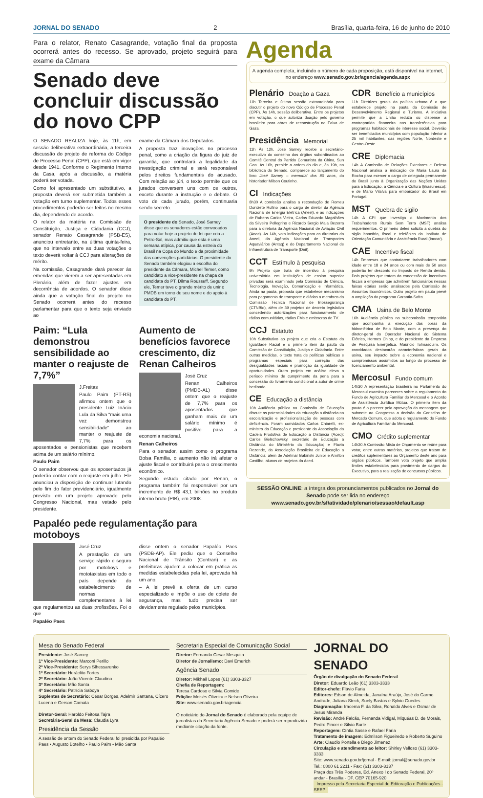JORNAL DO SENADO 2 Brasília, quarta-feira, 16 de junho de 2010
Para o relator, Renato Casagrande, votação final da proposta ocorrerá antes do recesso. Se aprovado, projeto seguirá para exame da Câmara
Senado deve concluir discussão do novo CPP
O SENADO REALIZA hoje, às 11h, em sessão deliberativa extraordinária, a terceira discussão do projeto de reforma do Código de Processo Penal (CPP), que está em vigor desde 1941. Conforme o Regimento Interno da Casa, após a discussão, a matéria poderá ser votada.
Como foi apresentado um substitutivo, a proposta deverá ser submetida também a votação em turno suplementar. Todos esses procedimentos poderão ser feitos no mesmo dia, dependendo de acordo.
O relator da matéria na Comissão de Constituição, Justiça e Cidadania (CCJ), senador Renato Casagrande (PSB-ES), anunciou entretanto, na última quinta-feira, que no intervalo entre as duas votações o texto deverá voltar à CCJ para alterações de mérito.
Na comissão, Casagrande dará parecer às emendas que vierem a ser apresentadas em Plenário, além de fazer ajustes em decorrência de acordos. O senador disse ainda que a votação final do projeto no Senado ocorrerá antes do recesso parlamentar para que o texto seja enviado ao
exame da Câmara dos Deputados.
A proposta traz inovações no processo penal, como a criação da figura do juiz de garantia, que controlará a legalidade da investigação criminal e será responsável pelos direitos fundamentais do acusado. Com relação ao júri, o texto permite que os jurados conversem uns com os outros, exceto durante a instrução e o debate. O voto de cada jurado, porém, continuaria sendo secreto.
O presidente do Senado, José Sarney, disse que os senadores estão convocados para votar hoje o projeto de lei que cria a Petro-Sal, mas admitiu que esta é uma semana atípica, por causa da estreia do Brasil na Copa do Mundo e da proximidade das convenções partidárias. O presidente do Senado também elogiou a escolha do presidente da Câmara, Michel Temer, como candidato a vice-presidente na chapa da candidata do PT, Dilma Rousseff. Segundo ele, Temer teve o grande mérito de unir o PMDB em torno de seu nome e do apoio à candidata do PT.
Paim: “Lula demonstrou sensibilidade ao manter o reajuste de 7,7%”
J.Freitas
Paulo Paim (PT-RS) afirmou ontem que o presidente Luiz Inácio Lula da Silva “mais uma vez demonstrou sensibilidade” ao manter o reajuste de 7,7% para os aposentados e pensionistas que recebem acima de um salário mínimo.
Paulo Paim
O senador observou que os aposentados já poderão contar com o reajuste em julho. Ele anunciou a disposição de continuar lutando pelo fim do fator previdenciário, igualmente previsto em um projeto aprovado pelo Congresso Nacional, mas vetado pelo presidente.
Aumento de benefícios favorece crescimento, diz Renan Calheiros
José Cruz
Renan Calheiros (PMDB-AL) disse ontem que o reajuste de 7,7% para os aposentados que ganham mais de um salário mínimo é positivo para a economia nacional.
Renan Calheiros
Para o senador, assim como o programa Bolsa Família, o aumento não irá afetar o ajuste fiscal e contribuirá para o crescimento econômico.
Segundo estudo citado por Renan, o programa também foi responsável por um incremento de R$ 43,1 bilhões no produto interno bruto (PIB), em 2008.
Papaléo pede regulamentação para motoboys
José Cruz
A prestação de um serviço rápido e seguro por motoboys e mototaxistas em todo o país depende do estabelecimento de normas complementares à lei que regulamentou as duas profissões. Foi o que
Papaléo Paes
disse ontem o senador Papaléo Paes (PSDB-AP). Ele pediu que o Conselho Nacional de Trânsito (Contran) e as prefeituras ajudem a colocar em prática as medidas estabelecidas pela lei, aprovada há um ano.
– A lei prevê a oferta de um curso especializado e impõe o uso de colete de segurança, mas tudo precisa ser devidamente regulado pelos municípios.
Agenda
A agenda completa, incluindo o número de cada proposição, está disponível na internet, no endereço www.senado.gov.br/agencia/agenda.aspx
Plenário Doação a Gaza
11h Terceira e última sessão extraordinária para discutir o projeto do novo Código de Processo Penal (CPP). Às 14h, sessão deliberativa. Entre os projetos em votação, o que autoriza doação pelo governo brasileiro para obras de reconstrução na Faixa de Gaza.
Presidência Memorial
11h Às 12h, José Sarney recebe o secretário-executivo do conselho dos órgãos subordinados ao Comitê Central do Partido Comunista da China, Sun Gan. Às 16h, preside a ordem do dia e, às 19h, na biblioteca do Senado, comparece ao lançamento do livro José Sarney – memorial dos 80 anos, do historiador Milson Coutinho.
CI Indicações
8h30 A comissão analisa a recondução de Romeu Donizete Rufino para o cargo de diretor da Agência Nacional de Energia Elétrica (Aneel), e as indicações de Rubens Carlos Vieira, Carlos Eduardo Magalhães da Silveira Pellegrino e Ricardo Sergio Maia Bezerra para a diretoria da Agência Nacional de Aviação Civil (Anac). Às 14h, vota indicações para as diretorias da Aneel, da Agência Nacional de Transportes Aquaviários (Antaq) e do Departamento Nacional de Infraestrutura de Transporte (Dnit).
CCT Estímulo à pesquisa
9h Projeto que trata de incentivo à pesquisa universitária em instituições de ensino superior privadas será examinado pela Comissão de Ciência, Tecnologia, Inovação, Comunicação e Informática. Ainda na pauta, proposta que estabelece mecanismo para pagamento de transporte e diárias a membros da Comissão Técnica Nacional de Biossegurança (CTNBio), além de 39 projetos de decreto legislativo concedendo autorizações para funcionamento de rádios comunitárias, rádios FMs e emissoras de TV.
CCJ Estatuto
10h Substitutivo ao projeto que cria o Estatuto da Igualdade Racial é o primeiro item da pauta da Comissão de Constituição, Justiça e Cidadania. Entre outras medidas, o texto trata de políticas públicas e programas especiais para correção das desigualdades raciais e promoção da igualdade de oportunidades. Outro projeto em análise eleva o período mínimo de cumprimento da pena para a concessão do livramento condicional a autor de crime hediondo.
CE Educação a distância
10h Audiência pública na Comissão de Educação discute as potencialidades da educação a distância na escolarização e profissionalização de pessoas com deficiência. Foram convidados Carlos Chiarelli, ex-ministro da Educação e presidente da Associação da Cadeia Produtiva de Educação a Distância (Aced); Carlos Bielschowsky, secretário de Educação a Distância do Ministério da Educação; e Flavia Rezende, da Associação Brasileira de Educação a Distância; além de Adelmar Babinski Junior e Amilton Castilho, alunos de projetos da Aced.
CDR Benefício a municípios
11h Diretrizes gerais da política urbana é o que estabelece projeto na pauta da Comissão de Desenvolvimento Regional e Turismo. A iniciativa permite que a União reduza ou dispense a contrapartida financeira nas transferências para programas habitacionais de interesse social. Deverão ser beneficiados municípios com população inferior a 25 mil habitantes, das regiões Norte, Nordeste e Centro-Oeste.
CRE Diplomacia
14h A Comissão de Relações Exteriores e Defesa Nacional analisa a indicação de Maria Laura da Rocha para exercer o cargo de delegada permanente do Brasil junto à Organização das Nações Unidas para a Educação, a Ciência e a Cultura (Brasunesco); e de Mario Vilalva para embaixador do Brasil em Portugal.
MST Quebra de sigilo
14h A CPI que investiga o Movimento dos Trabalhadores Rurais Sem Terra (MST) analisa requerimentos. O primeiro deles solicita a quebra do sigilo bancário, fiscal e telefônico do Instituto de Orientação Comunitária e Assistência Rural (Inocar).
CAE Incentivo fiscal
14h Empresas que contratarem trabalhadores com idade entre 18 e 24 anos ou com mais de 50 anos poderão ter desconto no Imposto de Renda devido. Dois projetos que tratam da concessão de incentivos fiscais a empresas que admitirem funcionários nessas faixas etárias serão analisados pela Comissão de Assuntos Econômicos. Outro projeto em pauta prevê a ampliação do programa Garantia-Safra.
CMA Usina de Belo Monte
16h Audiência pública na subcomissão temporária que acompanha a execução das obras da hidroelétrica de Belo Monte, com a presença do diretor-geral do Operador Nacional do Sistema Elétrico, Hermes Chipp, e do presidente da Empresa de Pesquisa Energética, Mauricio Tolmasquim. Os convidados destacarão características gerais da usina, seu impacto sobre a economia nacional e compromissos assumidos ao longo do processo de licenciamento ambiental.
Mercosul Fundo comum
14h30 A representação brasileira no Parlamento do Mercosul examina pareceres sobre o regulamento do Fundo de Agricultura Familiar do Mercosul e o Acordo de Assistência Jurídica Mútua. O primeiro item da pauta é o parecer pela aprovação da mensagem que submete ao Congresso a decisão do Conselho de Mercado Comum, que adota o regulamento do Fundo de Agricultura Familiar do Mercosul.
CMO Crédito suplementar
14h30 A Comissão Mista de Orçamento se reúne para votar, entre outras matérias, projetos que tratam de créditos suplementares ao Orçamento deste ano para órgãos públicos. Também vota projeto que amplia limites estabelecidos para provimento de cargos do Executivo, para a realização de concursos públicos.
SESSÃO ONLINE: a íntegra dos pronunciamentos publicados no Jornal do Senado pode ser lida no endereço www.senado.gov.br/sf/atividade/plenario/sessao/default.asp
Mesa do Senado Federal
Presidente: José Sarney
1º Vice-Presidente: Marconi Perillo
2º Vice-Presidente: Serys Slhessarenko
1º Secretário: Heráclito Fortes
2º Secretário: João Vicente Claudino
3º Secretário: Mão Santa
4º Secretário: Patrícia Saboya
Suplentes de Secretário: César Borges, Adelmir Santana, Cícero Lucena e Gerson Camata
Diretor-Geral: Haroldo Feitosa Tajra
Secretária-Geral da Mesa: Claudia Lyra
Presidência da Sessão
A sessão de ontem do Senado Federal foi presidida por Papaléo Paes • Augusto Botelho • Paulo Paim • Mão Santa
Secretaria Especial de Comunicação Social
Diretor: Fernando Cesar Mesquita
Diretor de Jornalismo: Davi Emerich
Agência Senado
Diretor: Mikhail Lopes (61) 3303-3327
Chefia de Reportagem:
Teresa Cardoso e Silvia Gomide
Edição: Moisés Oliveira e Nelson Oliveira
Site: www.senado.gov.br/agencia
O noticiário do Jornal do Senado é elaborado pela equipe de jornalistas da Secretaria Agência Senado e poderá ser reproduzido mediante citação da fonte.
JORNAL DO SENADO
Órgão de divulgação do Senado Federal
Diretor: Eduardo Leão (61) 3303-3333
Editor-chefe: Flávio Faria
Editores: Edson de Almeida, Janaína Araújo, José do Carmo Andrade, Juliana Steck, Suely Bastos e Sylvio Guedes
Diagramação: Iracema F. da Silva, Ronaldo Alves e Osmar de Jesus Miranda
Revisão: André Falcão, Fernanda Vidigal, Miquéas D. de Morais, Pedro Pincer e Silvio Burle
Reportagem: Cíntia Sasse e Rafael Faria
Tratamento de imagem: Edmilson Figueiredo e Roberto Suguino
Arte: Claudio Portella e Diego Jimenez
Circulação e atendimento ao leitor: Shirley Velloso (61) 3303-3333
Site: www.senado.gov.br/jornal - E-mail: jornal@senado.gov.br
Tel.: 0800 61 2211 - Fax: (61) 3303-3137
Praça dos Três Poderes, Ed. Anexo I do Senado Federal, 20º andar - Brasília - DF. CEP 70165-920
Impresso pela Secretaria Especial de Editoração e Publicações - SEEP